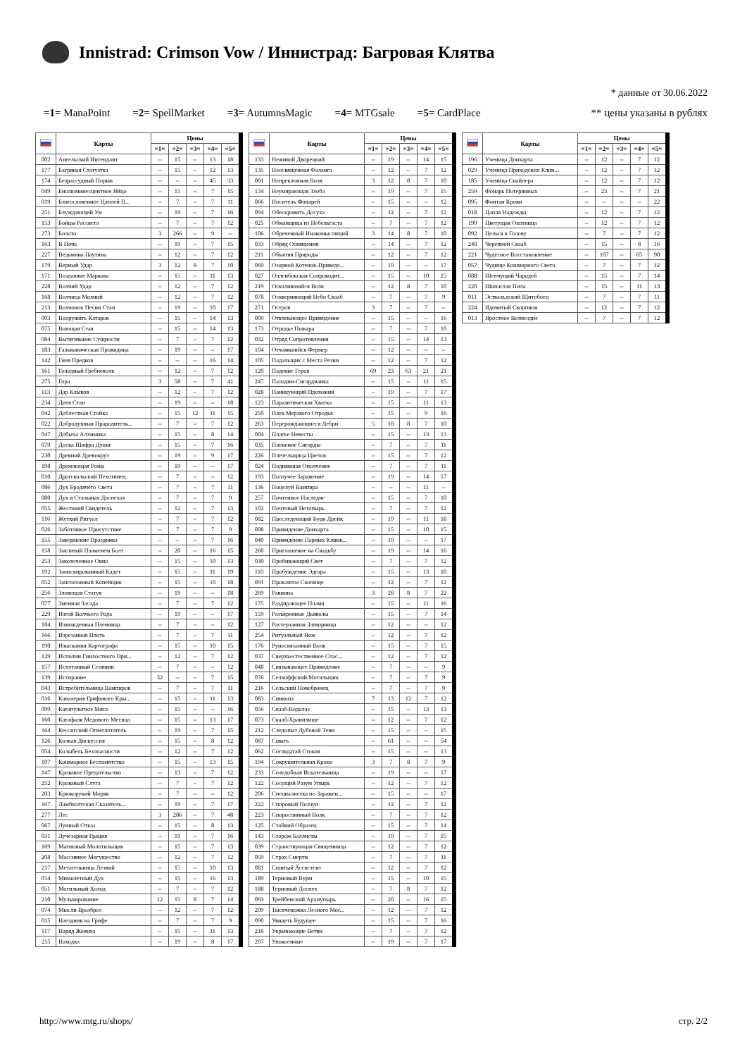Innistrad: Crimson Vow / Иннистрад: Багровая Клятва
* данные от 30.06.2022
=1= ManaPoint =2= SpellMarket =3= AutumnsMagic =4= MTGsale =5= CardPlace ** цены указаны в рублях
| | Карты | Цены | | | | |
| --- | --- | --- | --- | --- | --- | --- |
| | | =1= | =2= | =3= | =4= | =5= |
| 002 | Ангельский Интендант | -- | 15 | -- | 13 | 18 |
| 177 | Багряная Статуэтка | -- | 15 | -- | 12 | 13 |
| 174 | Безрассудный Порыв | -- | -- | -- | 45 | 33 |
| 049 | Биолюминесцентное Яйцо | -- | 15 | -- | 7 | 15 |
| 019 | Благословенное Цаплей П... | -- | 7 | -- | 7 | 11 |
| 251 | Блуждающий Ум | -- | 19 | -- | 7 | 16 |
| 153 | Бойцы Рассвета | -- | 7 | -- | 7 | 12 |
| 273 | Болото | 3 | 266 | -- | 9 | -- |
| 163 | В Ночь | -- | 19 | -- | 7 | 15 |
| 227 | Ведьмина Паутина | -- | 12 | -- | 7 | 12 |
| 179 | Верный Удар | 3 | 12 | 8 | 7 | 10 |
| 171 | Воздаяние Маркова | -- | 15 | -- | 11 | 13 |
| 228 | Волчий Удар | -- | 12 | -- | 7 | 12 |
| 168 | Волчица Молний | -- | 12 | -- | 7 | 12 |
| 213 | Волчонок Песни Стаи | -- | 19 | -- | 10 | 17 |
| 003 | Вооружить Катаров | -- | 15 | -- | 14 | 13 |
| 075 | Воющая Стая | -- | 15 | -- | 14 | 13 |
| 084 | Вытягивание Сущности | -- | 7 | -- | 7 | 12 |
| 183 | Гальваническая Провидица | -- | 19 | -- | -- | 17 |
| 142 | Гнев Предков | -- | -- | -- | 16 | 14 |
| 161 | Голодный Гребневолк | -- | 12 | -- | 7 | 12 |
| 275 | Гора | 3 | 58 | -- | 7 | 41 |
| 113 | Дар Клыков | -- | 12 | -- | 7 | 12 |
| 234 | Дитя Стаи | -- | 19 | -- | -- | 18 |
| 042 | Доблестная Стойка | -- | 15 | 12 | 11 | 15 |
| 022 | Добродушная Прародитель... | -- | 7 | -- | 7 | 12 |
| 047 | Добыча Алхимика | -- | 15 | -- | 8 | 14 |
| 079 | Доска Шифра Души | -- | 15 | -- | 7 | 16 |
| 230 | Древний Древокрут | -- | 19 | -- | 9 | 17 |
| 198 | Дремлющая Роща | -- | 19 | -- | -- | 17 |
| 010 | Дрогскольский Пехотинец | -- | 7 | -- | -- | 12 |
| 086 | Дух Бродячего Света | -- | 7 | -- | 7 | 11 |
| 080 | Дух в Стальных Доспехах | -- | 7 | -- | 7 | 9 |
| 055 | Жестокий Свидетель | -- | 12 | -- | 7 | 13 |
| 116 | Жуткий Ритуал | -- | 7 | -- | 7 | 12 |
| 026 | Заботливое Присутствие | -- | 7 | -- | 7 | 9 |
| 155 | Завершение Праздника | -- | -- | -- | 7 | 16 |
| 158 | Заклятый Пламенем Болт | -- | 20 | -- | 16 | 15 |
| 253 | Заколоченное Окно | -- | 15 | -- | 10 | 13 |
| 192 | Замаскированный Кадет | -- | 15 | -- | 11 | 19 |
| 052 | Заштопанный Копейщик | -- | 15 | -- | 10 | 18 |
| 256 | Зловещая Статуя | -- | 19 | -- | -- | 18 |
| 077 | Змеиная Засада | -- | 7 | -- | 7 | 12 |
| 229 | Изгой Волчьего Рода | -- | 19 | -- | -- | 17 |
| 184 | Изможденная Пленница | -- | 7 | -- | -- | 12 |
| 166 | Изрезанная Плоть | -- | 7 | -- | 7 | 11 |
| 190 | Изыскания Картографа | -- | 15 | -- | 10 | 15 |
| 129 | Исполин Гнилостного При... | -- | 12 | -- | 7 | 12 |
| 157 | Испуганный Селянин | -- | 7 | -- | -- | 12 |
| 139 | Истирание | 32 | -- | -- | 7 | 15 |
| 043 | Истребительница Вампиров | -- | 7 | -- | 7 | 11 |
| 016 | Кавалерия Грифового Кры... | -- | 15 | -- | 11 | 13 |
| 099 | Катапультное Мясо | -- | 15 | -- | -- | 16 |
| 160 | Катафалк Медового Месяца | -- | 15 | -- | 13 | 17 |
| 164 | Кессигский Огнеглотатель | -- | 19 | -- | 7 | 15 |
| 126 | Колкая Дискуссия | -- | 15 | -- | 8 | 12 |
| 054 | Колыбель Безопасности | -- | 12 | -- | 7 | 12 |
| 107 | Кошмарное Беспамятство | -- | 15 | -- | 13 | 15 |
| 147 | Кровавое Предательство | -- | 13 | -- | 7 | 12 |
| 252 | Кровавый Слуга | -- | 7 | -- | 7 | 12 |
| 203 | Крюкорукий Моряк | -- | 7 | -- | -- | 12 |
| 167 | Ламбхолтская Сказитель... | -- | 19 | -- | 7 | 17 |
| 277 | Лес | 3 | 286 | -- | 7 | 48 |
| 067 | Лунный Отказ | -- | 15 | -- | 8 | 13 |
| 031 | Лучезарная Грация | -- | 19 | -- | 7 | 16 |
| 169 | Магмовый Молотильщик | -- | 15 | -- | 7 | 13 |
| 208 | Массивное Могущество | -- | 12 | -- | 7 | 12 |
| 217 | Метательница Лезвий | -- | 15 | -- | 10 | 13 |
| 014 | Мимолетный Дух | -- | 15 | -- | 16 | 13 |
| 051 | Могильный Холод | -- | 7 | -- | 7 | 12 |
| 210 | Мульчирование | 12 | 15 | 8 | 7 | 14 |
| 074 | Мысли Вразброс | -- | 12 | -- | 7 | 12 |
| 015 | Наездник на Грифе | -- | 7 | -- | 7 | 9 |
| 117 | Наряд Жениха | -- | 15 | -- | 11 | 13 |
| 215 | Находка | -- | 19 | -- | 8 | 17 |
| | Карты | Цены | | | | |
| --- | --- | --- | --- | --- | --- | --- |
| | | =1= | =2= | =3= | =4= | =5= |
| 133 | Неживой Дворецкий | -- | 19 | -- | 14 | 15 |
| 135 | Неосвященная Фаланга | -- | 12 | -- | 7 | 12 |
| 001 | Непреклонная Воля | 3 | 12 | 8 | 7 | 10 |
| 134 | Неумирающая Злоба | -- | 19 | -- | 7 | 15 |
| 066 | Носитель Фонарей | -- | 15 | -- | -- | 12 |
| 094 | Обескровить Досуха | -- | 12 | -- | 7 | 12 |
| 025 | Обманщица из Небельгаста | -- | 7 | -- | 7 | 12 |
| 106 | Обреченный Инакомыслящий | 3 | 14 | 8 | 7 | 10 |
| 033 | Обряд Освящения | -- | 14 | -- | 7 | 12 |
| 211 | Объятия Природы | -- | 12 | -- | 7 | 12 |
| 069 | Озорной Котенок-Приведе... | -- | 19 | -- | -- | 17 |
| 027 | Олленбокская Сопроводит... | -- | 15 | -- | 10 | 15 |
| 219 | Оскалившийся Волк | -- | 12 | 8 | 7 | 10 |
| 078 | Оскверняющий Небо Скааб | -- | 7 | -- | 7 | 9 |
| 271 | Остров | 3 | 7 | -- | 7 | -- |
| 009 | Отвлекающее Привидение | -- | 15 | -- | -- | 16 |
| 173 | Отродье Пожара | -- | 7 | -- | 7 | 10 |
| 032 | Отряд Сопротивления | -- | 15 | -- | 14 | 13 |
| 104 | Отчаявшийся Фермер | -- | 12 | -- | -- | -- |
| 105 | Падальщик с Места Резни | -- | 12 | -- | 7 | 12 |
| 120 | Падение Героя | 69 | 23 | 63 | 21 | 21 |
| 247 | Паладин-Сигардианка | -- | 15 | -- | 11 | 15 |
| 028 | Паникующий Прохожий | -- | 19 | -- | 7 | 17 |
| 123 | Паразитическая Хватка | -- | 15 | -- | 11 | 13 |
| 250 | Паук Мерзкого Отродья | -- | 15 | -- | 9 | 16 |
| 263 | Перерождающиеся Дебри | 5 | 18 | 8 | 7 | 10 |
| 004 | Платье Невесты | -- | 15 | -- | 13 | 13 |
| 035 | Пленение Сигарды | -- | 7 | -- | 7 | 11 |
| 226 | Плетельщица Цветов | -- | 15 | -- | 7 | 12 |
| 024 | Поднявшая Ополчение | -- | 7 | -- | 7 | 11 |
| 193 | Ползучее Заражение | -- | 19 | -- | 14 | 17 |
| 136 | Поцелуй Вампира | -- | -- | -- | 11 | -- |
| 257 | Почтенное Наследие | -- | 15 | -- | 7 | 10 |
| 102 | Почтовый Нетопырь | -- | 7 | -- | 7 | 12 |
| 082 | Преследующий Бури Дрейк | -- | 19 | -- | 11 | 18 |
| 008 | Привидение Донхарта | -- | 15 | -- | 10 | 15 |
| 040 | Привидение Парных Клинк... | -- | 19 | -- | -- | 17 |
| 260 | Приглашение на Свадьбу | -- | 19 | -- | 14 | 16 |
| 030 | Пробивающий Свет | -- | 7 | -- | 7 | 12 |
| 110 | Пробуждение Эдгара | -- | 15 | -- | 13 | 10 |
| 091 | Проклятое Скопище | -- | 12 | -- | 7 | 12 |
| 269 | Равнина | 3 | 28 | 8 | 7 | 22 |
| 175 | Раздирающее Пламя | -- | 15 | -- | 11 | 16 |
| 159 | Разъяренные Дьяволы | -- | 15 | -- | 7 | 14 |
| 127 | Растерзанная Затворница | -- | 12 | -- | -- | 12 |
| 254 | Ритуальный Нож | -- | 12 | -- | 7 | 12 |
| 176 | Руносвязанный Волк | -- | 15 | -- | 7 | 15 |
| 037 | Сверхъестественное Спас... | -- | 12 | -- | 7 | 12 |
| 048 | Связывающее Привидение | -- | 7 | -- | -- | 9 |
| 076 | Селхоффский Могильщик | -- | 7 | -- | 7 | 9 |
| 216 | Сельский Новобранец | -- | 7 | -- | 7 | 9 |
| 083 | Синкопа | 7 | 13 | 12 | 7 | 12 |
| 056 | Скааб-Водолаз | -- | 15 | -- | 13 | 13 |
| 073 | Скааб-Хранилище | -- | 12 | -- | 7 | 12 |
| 212 | Следопыт Дубовой Тени | -- | 15 | -- | -- | 15 |
| 087 | Смыть | -- | 61 | -- | -- | 54 |
| 062 | Соглядатай Стоков | -- | 15 | -- | -- | 13 |
| 194 | Сокрушительная Крона | 3 | 7 | 8 | 7 | 9 |
| 233 | Соледобная Искательница | -- | 19 | -- | -- | 17 |
| 122 | Сосущий Разум Упырь | -- | 12 | -- | 7 | 12 |
| 206 | Специалистка по Заражен... | -- | 15 | -- | -- | 17 |
| 222 | Споровый Ползун | -- | 12 | -- | 7 | 12 |
| 223 | Спорослинный Волк | -- | 7 | -- | 7 | 12 |
| 125 | Стойкий Образец | -- | 15 | -- | 7 | 14 |
| 143 | Сторож Баллисты | -- | 19 | -- | 7 | 15 |
| 039 | Странствующая Священница | -- | 12 | -- | 7 | 12 |
| 059 | Страх Смерти | -- | 7 | -- | 7 | 11 |
| 081 | Сшитый Ассистент | -- | 12 | -- | 7 | 12 |
| 189 | Терновый Вурм | -- | 15 | -- | 10 | 15 |
| 188 | Терновый Доспех | -- | 7 | 8 | 7 | 12 |
| 093 | Трейбенский Архиупырь | -- | 20 | -- | 16 | 15 |
| 209 | Тысяченожка Лесного Мог... | -- | 12 | -- | 7 | 12 |
| 090 | Увидеть Будущее | -- | 15 | -- | 7 | 16 |
| 218 | Укрывающие Ветви | -- | 7 | -- | 7 | 12 |
| 207 | Упокоенные | -- | 19 | -- | 7 | 17 |
| | Карты | Цены | | | | |
| --- | --- | --- | --- | --- | --- | --- |
| | | =1= | =2= | =3= | =4= | =5= |
| 196 | Ученица Донхарта | -- | 12 | -- | 7 | 12 |
| 029 | Ученица Приходских Клин... | -- | 12 | -- | 7 | 12 |
| 185 | Ученица Снайпера | -- | 12 | -- | 7 | 12 |
| 259 | Фонарь Потерянных | -- | 23 | -- | 7 | 21 |
| 095 | Фонтан Крови | -- | -- | -- | -- | 22 |
| 018 | Цапля Надежды | -- | 12 | -- | 7 | 12 |
| 199 | Цветущая Охотница | -- | 12 | -- | 7 | 12 |
| 092 | Целься в Голову | -- | 7 | -- | 7 | 12 |
| 248 | Черепной Скааб | -- | 15 | -- | 8 | 16 |
| 221 | Чудесное Восстановление | -- | 107 | -- | 65 | 90 |
| 057 | Чудище Кошмарного Света | -- | 7 | -- | 7 | 12 |
| 088 | Шепчущий Чародей | -- | 15 | -- | 7 | 14 |
| 220 | Шипастая Пила | -- | 15 | -- | 11 | 13 |
| 011 | Эствальдский Щитобоец | -- | 7 | -- | 7 | 11 |
| 224 | Ядовитый Скорпион | -- | 12 | -- | 7 | 12 |
| 013 | Яростное Возмездие | -- | 7 | -- | 7 | 12 |
http://www.mtg.ru/shops/ стр. 2/2